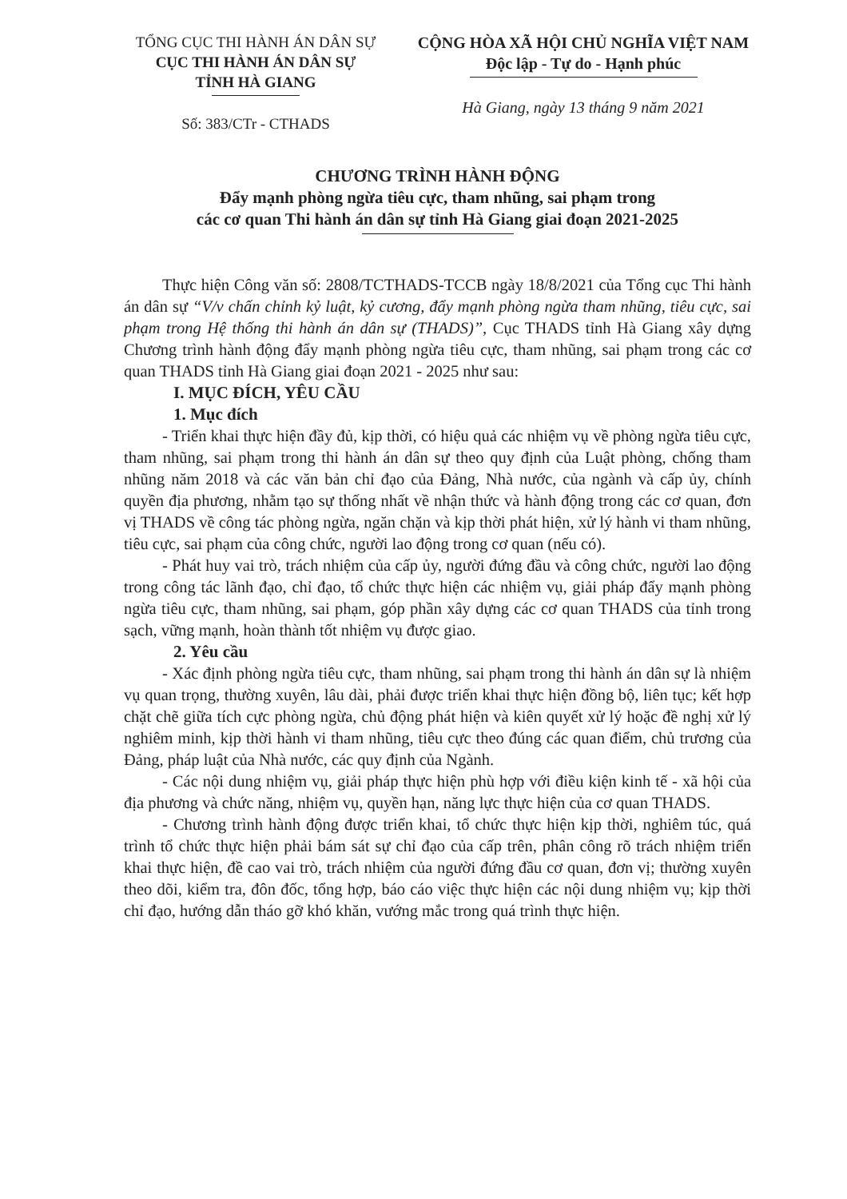TỔNG CỤC THI HÀNH ÁN DÂN SỰ
CỤC THI HÀNH ÁN DÂN SỰ
TỈNH HÀ GIANG
Số: 383/CTr - CTHADS
CỘNG HÒA XÃ HỘI CHỦ NGHĨA VIỆT NAM
Độc lập - Tự do - Hạnh phúc
Hà Giang, ngày 13 tháng 9 năm 2021
CHƯƠNG TRÌNH HÀNH ĐỘNG
Đẩy mạnh phòng ngừa tiêu cực, tham nhũng, sai phạm trong
các cơ quan Thi hành án dân sự tỉnh Hà Giang giai đoạn 2021-2025
Thực hiện Công văn số: 2808/TCTHADS-TCCB ngày 18/8/2021 của Tổng cục Thi hành án dân sự “V/v chấn chỉnh kỷ luật, kỷ cương, đẩy mạnh phòng ngừa tham nhũng, tiêu cực, sai phạm trong Hệ thống thi hành án dân sự (THADS)”, Cục THADS tỉnh Hà Giang xây dựng Chương trình hành động đẩy mạnh phòng ngừa tiêu cực, tham nhũng, sai phạm trong các cơ quan THADS tỉnh Hà Giang giai đoạn 2021 - 2025 như sau:
I. MỤC ĐÍCH, YÊU CẦU
1. Mục đích
- Triển khai thực hiện đầy đủ, kịp thời, có hiệu quả các nhiệm vụ về phòng ngừa tiêu cực, tham nhũng, sai phạm trong thi hành án dân sự theo quy định của Luật phòng, chống tham nhũng năm 2018 và các văn bản chỉ đạo của Đảng, Nhà nước, của ngành và cấp ủy, chính quyền địa phương, nhằm tạo sự thống nhất về nhận thức và hành động trong các cơ quan, đơn vị THADS về công tác phòng ngừa, ngăn chặn và kịp thời phát hiện, xử lý hành vi tham nhũng, tiêu cực, sai phạm của công chức, người lao động trong cơ quan (nếu có).
- Phát huy vai trò, trách nhiệm của cấp ủy, người đứng đầu và công chức, người lao động trong công tác lãnh đạo, chỉ đạo, tổ chức thực hiện các nhiệm vụ, giải pháp đẩy mạnh phòng ngừa tiêu cực, tham nhũng, sai phạm, góp phần xây dựng các cơ quan THADS của tỉnh trong sạch, vững mạnh, hoàn thành tốt nhiệm vụ được giao.
2. Yêu cầu
- Xác định phòng ngừa tiêu cực, tham nhũng, sai phạm trong thi hành án dân sự là nhiệm vụ quan trọng, thường xuyên, lâu dài, phải được triển khai thực hiện đồng bộ, liên tục; kết hợp chặt chẽ giữa tích cực phòng ngừa, chủ động phát hiện và kiên quyết xử lý hoặc đề nghị xử lý nghiêm minh, kịp thời hành vi tham nhũng, tiêu cực theo đúng các quan điểm, chủ trương của Đảng, pháp luật của Nhà nước, các quy định của Ngành.
- Các nội dung nhiệm vụ, giải pháp thực hiện phù hợp với điều kiện kinh tế - xã hội của địa phương và chức năng, nhiệm vụ, quyền hạn, năng lực thực hiện của cơ quan THADS.
- Chương trình hành động được triển khai, tổ chức thực hiện kịp thời, nghiêm túc, quá trình tổ chức thực hiện phải bám sát sự chỉ đạo của cấp trên, phân công rõ trách nhiệm triển khai thực hiện, đề cao vai trò, trách nhiệm của người đứng đầu cơ quan, đơn vị; thường xuyên theo dõi, kiểm tra, đôn đốc, tổng hợp, báo cáo việc thực hiện các nội dung nhiệm vụ; kịp thời chỉ đạo, hướng dẫn tháo gỡ khó khăn, vướng mắc trong quá trình thực hiện.